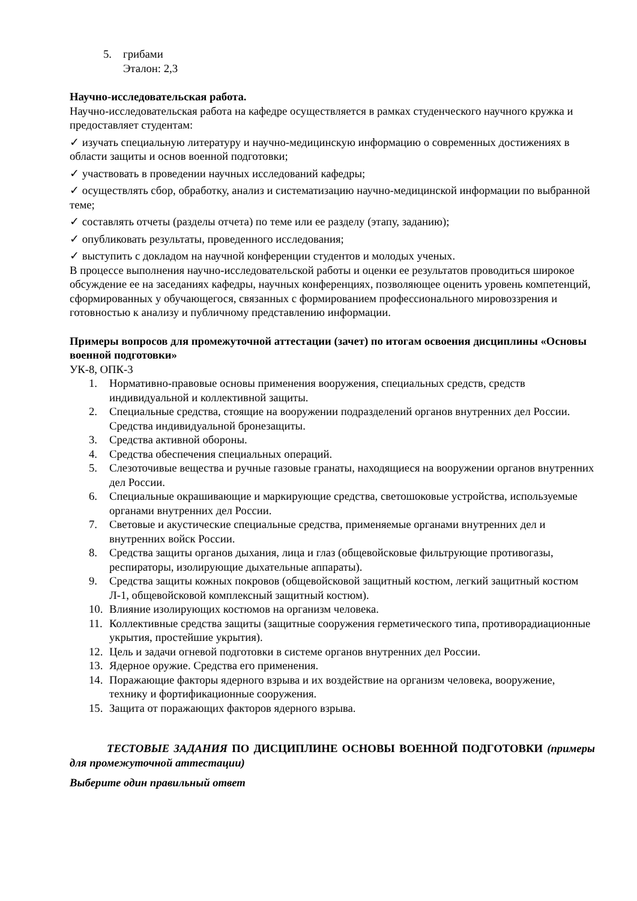5. грибами
Эталон: 2,3
Научно-исследовательская работа.
Научно-исследовательская работа на кафедре осуществляется в рамках студенческого научного кружка и предоставляет студентам:
✓ изучать специальную литературу и научно-медицинскую информацию о современных достижениях в области защиты и основ военной подготовки;
✓ участвовать в проведении научных исследований кафедры;
✓ осуществлять сбор, обработку, анализ и систематизацию научно-медицинской информации по выбранной теме;
✓ составлять отчеты (разделы отчета) по теме или ее разделу (этапу, заданию);
✓ опубликовать результаты, проведенного исследования;
✓ выступить с докладом на научной конференции студентов и молодых ученых.
В процессе выполнения научно-исследовательской работы и оценки ее результатов проводиться широкое обсуждение ее на заседаниях кафедры, научных конференциях, позволяющее оценить уровень компетенций, сформированных у обучающегося, связанных с формированием профессионального мировоззрения и готовностью к анализу и публичному представлению информации.
Примеры вопросов для промежуточной аттестации (зачет) по итогам освоения дисциплины «Основы военной подготовки»
УК-8, ОПК-3
1. Нормативно-правовые основы применения вооружения, специальных средств, средств индивидуальной и коллективной защиты.
2. Специальные средства, стоящие на вооружении подразделений органов внутренних дел России. Средства индивидуальной бронезащиты.
3. Средства активной обороны.
4. Средства обеспечения специальных операций.
5. Слезоточивые вещества и ручные газовые гранаты, находящиеся на вооружении органов внутренних дел России.
6. Специальные окрашивающие и маркирующие средства, светошоковые устройства, используемые органами внутренних дел России.
7. Световые и акустические специальные средства, применяемые органами внутренних дел и внутренних войск России.
8. Средства защиты органов дыхания, лица и глаз (общевойсковые фильтрующие противогазы, респираторы, изолирующие дыхательные аппараты).
9. Средства защиты кожных покровов (общевойсковой защитный костюм, легкий защитный костюм Л-1, общевойсковой комплексный защитный костюм).
10. Влияние изолирующих костюмов на организм человека.
11. Коллективные средства защиты (защитные сооружения герметического типа, противорадиационные укрытия, простейшие укрытия).
12. Цель и задачи огневой подготовки в системе органов внутренних дел России.
13. Ядерное оружие. Средства его применения.
14. Поражающие факторы ядерного взрыва и их воздействие на организм человека, вооружение, технику и фортификационные сооружения.
15. Защита от поражающих факторов ядерного взрыва.
ТЕСТОВЫЕ ЗАДАНИЯ ПО ДИСЦИПЛИНЕ ОСНОВЫ ВОЕННОЙ ПОДГОТОВКИ (примеры для промежуточной аттестации)
Выберите один правильный ответ